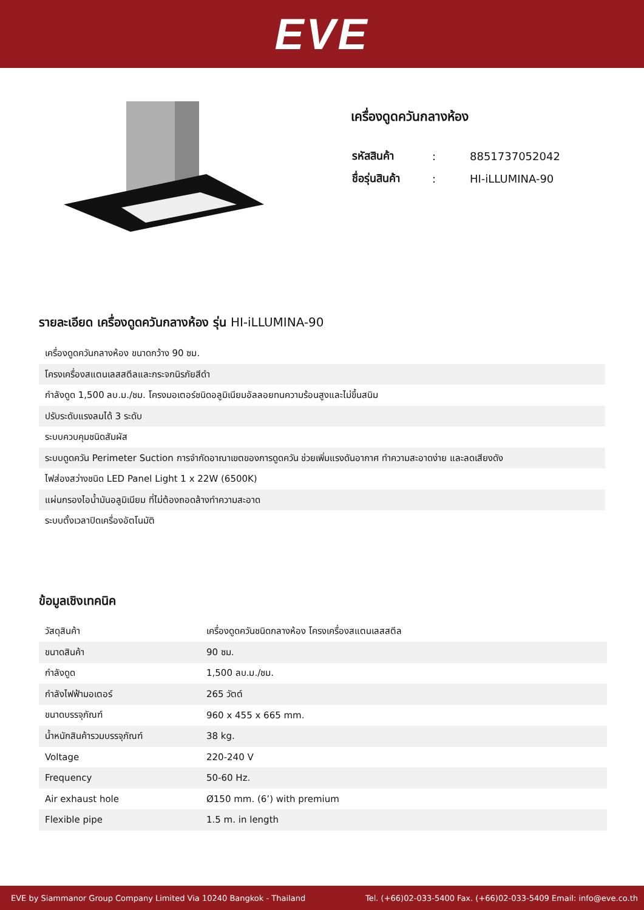EVE
เครื่องดูดควันกลางห้อง
| รหัสสินค้า | : | 8851737052042 |
| ชื่อรุ่นสินค้า | : | HI-iLLUMINA-90 |
รายละเอียด เครื่องดูดควันกลางห้อง รุ่น HI-iLLUMINA-90
เครื่องดูดควันกลางห้อง ขนาดกว้าง 90 ซม.
โครงเครื่องสแตนเลสสตีลและกระจกนิรภัยสีดำ
กำลังดูด 1,500 ลบ.ม./ชม. โครงมอเตอร์ชนิดอลูมิเนียมอัลลอยทนความร้อนสูงและไม่ขึ้นสนิม
ปรับระดับแรงลมได้ 3 ระดับ
ระบบควบคุมชนิดสัมผัส
ระบบดูดควัน Perimeter Suction การจำกัดอาณาเขตของการดูดควัน ช่วยเพิ่มแรงดันอากาศ ทำความสะอาดง่าย และลดเสียงดัง
ไฟส่องสว่างชนิด LED Panel Light 1 x 22W (6500K)
แผ่นกรองไอน้ำมันอลูมิเนียม ที่ไม่ต้องถอดล้างทำความสะอาด
ระบบตั้งเวลาปิดเครื่องอัตโนมัติ
ข้อมูลเชิงเทคนิค
| วัสดุสินค้า | เครื่องดูดควันชนิดกลางห้อง โครงเครื่องสแตนเลสสตีล |
| ขนาดสินค้า | 90 ซม. |
| กำลังดูด | 1,500 ลบ.ม./ชม. |
| กำลังไฟฟ้ามอเตอร์ | 265 วัตต์ |
| ขนาดบรรจุภัณฑ์ | 960 x 455 x 665 mm. |
| น้ำหนักสินค้ารวมบรรจุภัณฑ์ | 38 kg. |
| Voltage | 220-240 V |
| Frequency | 50-60 Hz. |
| Air exhaust hole | Ø150 mm. (6’) with premium |
| Flexible pipe | 1.5 m. in length |
EVE by Siammanor Group Company Limited Via 10240 Bangkok - Thailand Tel. (+66)02-033-5400 Fax. (+66)02-033-5409 Email: info@eve.co.th